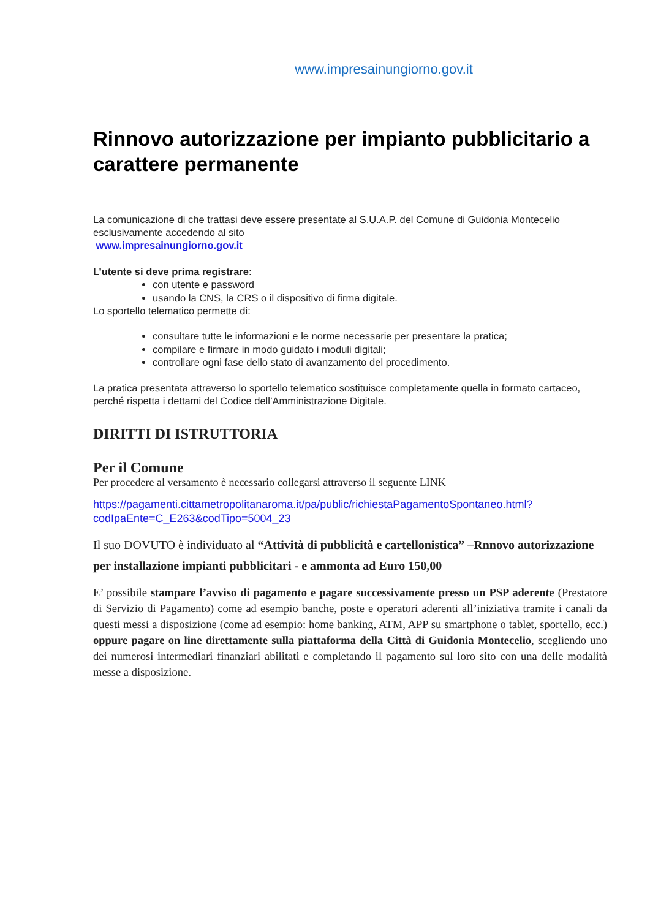www.impresainungiorno.gov.it
Rinnovo autorizzazione per impianto pubblicitario a carattere permanente
La comunicazione di che trattasi deve essere presentate al S.U.A.P. del Comune di Guidonia Montecelio esclusivamente accedendo al sito
www.impresainungiorno.gov.it
L’utente si deve prima registrare:
con utente e password
usando la CNS, la CRS o il dispositivo di firma digitale.
Lo sportello telematico permette di:
consultare tutte le informazioni e le norme necessarie per presentare la pratica;
compilare e firmare in modo guidato i moduli digitali;
controllare ogni fase dello stato di avanzamento del procedimento.
La pratica presentata attraverso lo sportello telematico sostituisce completamente quella in formato cartaceo, perché rispetta i dettami del Codice dell’Amministrazione Digitale.
DIRITTI DI ISTRUTTORIA
Per il Comune
Per procedere al versamento è necessario collegarsi attraverso il seguente LINK
https://pagamenti.cittametropolitanaroma.it/pa/public/richiestaPagamentoSpontaneo.html?codIpaEnte=C_E263&codTipo=5004_23
Il suo DOVUTO è individuato al “Attività di pubblicità e cartellonistica” –Rnnovo autorizzazione per installazione impianti pubblicitari - e ammonta ad Euro 150,00
E’ possibile stampare l’avviso di pagamento e pagare successivamente presso un PSP aderente (Prestatore di Servizio di Pagamento) come ad esempio banche, poste e operatori aderenti all’iniziativa tramite i canali da questi messi a disposizione (come ad esempio: home banking, ATM, APP su smartphone o tablet, sportello, ecc.) oppure pagare on line direttamente sulla piattaforma della Città di Guidonia Montecelio, scegliendo uno dei numerosi intermediari finanziari abilitati e completando il pagamento sul loro sito con una delle modalità messe a disposizione.